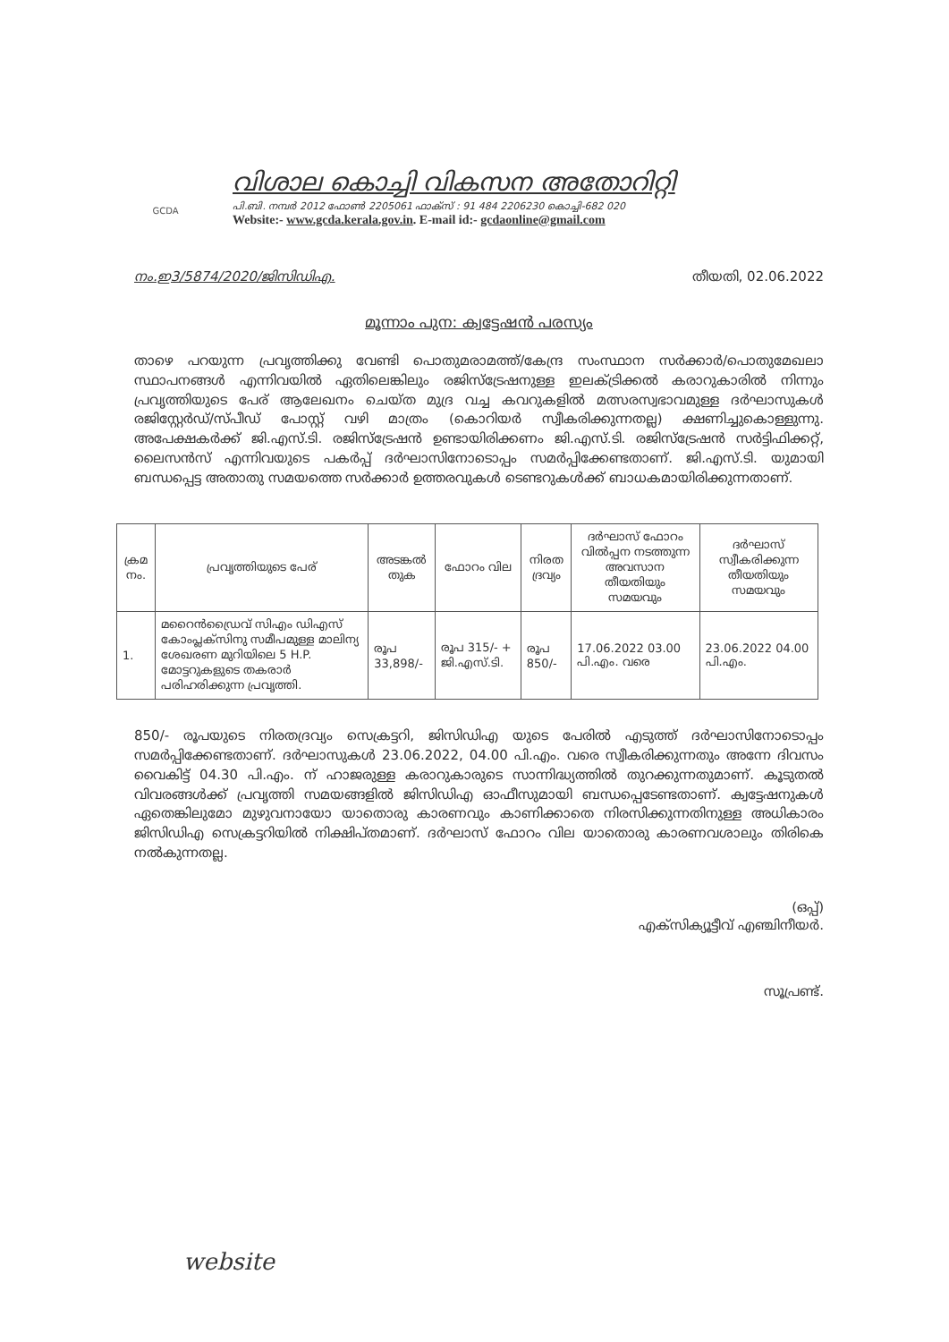GCDA
വിശാല കൊച്ചി വികസന അതോറിറ്റി
പി.ബി. നമ്പർ 2012 ഫോൺ 2205061 ഫാക്സ് : 91 484 2206230 കൊച്ചി-682 020
Website:- www.gcda.kerala.gov.in. E-mail id:- gcdaonline@gmail.com
നം.ഇ3/5874/2020/ജിസിഡിഎ. തീയതി, 02.06.2022
മൂന്നാം പുന: ക്വട്ടേഷൻ പരസ്യം
താഴെ പറയുന്ന പ്രവൃത്തിക്കു വേണ്ടി പൊതുമരാമത്ത്/കേന്ദ്ര സംസ്ഥാന സർക്കാർ/പൊതുമേഖലാ സ്ഥാപനങ്ങൾ എന്നിവയിൽ ഏതിലെങ്കിലും രജിസ്ട്രേഷനുള്ള ഇലക്ട്രിക്കൽ കരാറുകാരിൽ നിന്നും പ്രവൃത്തിയുടെ പേര് ആലേഖനം ചെയ്ത മുദ്ര വച്ച കവറുകളിൽ മത്സരസ്വഭാവമുള്ള ദർഘാസുകൾ രജിസ്റ്റേർഡ്/സ്പീഡ് പോസ്റ്റ് വഴി മാത്രം (കൊറിയർ സ്വീകരിക്കുന്നതല്ല) ക്ഷണിച്ചുകൊള്ളുന്നു. അപേക്ഷകർക്ക് ജി.എസ്.ടി. രജിസ്ട്രേഷൻ ഉണ്ടായിരിക്കണം ജി.എസ്.ടി. രജിസ്ട്രേഷൻ സർട്ടിഫിക്കറ്റ്, ലൈസൻസ് എന്നിവയുടെ പകർപ്പ് ദർഘാസിനോടൊപ്പം സമർപ്പിക്കേണ്ടതാണ്. ജി.എസ്.ടി. യുമായി ബന്ധപ്പെട്ട അതാതു സമയത്തെ സർക്കാർ ഉത്തരവുകൾ ടെണ്ടറുകൾക്ക് ബാധകമായിരിക്കുന്നതാണ്.
| ക്രമ നം. | പ്രവൃത്തിയുടെ പേര് | അടങ്കൽ തുക | ഫോറം വില | നിരത ദ്രവ്യം | ദർഘാസ് ഫോറം വിൽപ്പന നടത്തുന്ന അവസാന തീയതിയും സമയവും | ദർഘാസ് സ്വീകരിക്കുന്ന തീയതിയും സമയവും |
| --- | --- | --- | --- | --- | --- | --- |
| 1. | മറൈൻഡ്രൈവ് സിഎം ഡിഎസ് കോംപ്ലക്സിനു സമീപമുള്ള മാലിന്യ ശേഖരണ മുറിയിലെ 5 H.P. മോട്ടറുകളുടെ തകരാർ പരിഹരിക്കുന്ന പ്രവൃത്തി. | രൂപ 33,898/- | രൂപ 315/- + ജി.എസ്.ടി. | രൂപ 850/- | 17.06.2022 03.00 പി.എം. വരെ | 23.06.2022 04.00 പി.എം. |
850/- രൂപയുടെ നിരതദ്രവ്യം സെക്രട്ടറി, ജിസിഡിഎ യുടെ പേരിൽ എടുത്ത് ദർഘാസിനോടൊപ്പം സമർപ്പിക്കേണ്ടതാണ്. ദർഘാസുകൾ 23.06.2022, 04.00 പി.എം. വരെ സ്വീകരിക്കുന്നതും അന്നേ ദിവസം വൈകിട്ട് 04.30 പി.എം. ന് ഹാജരുള്ള കരാറുകാരുടെ സാന്നിദ്ധ്യത്തിൽ തുറക്കുന്നതുമാണ്. കൂടുതൽ വിവരങ്ങൾക്ക് പ്രവൃത്തി സമയങ്ങളിൽ ജിസിഡിഎ ഓഫീസുമായി ബന്ധപ്പെടേണ്ടതാണ്. ക്വട്ടേഷനുകൾ ഏതെങ്കിലുമോ മുഴുവനായോ യാതൊരു കാരണവും കാണിക്കാതെ നിരസിക്കുന്നതിനുള്ള അധികാരം ജിസിഡിഎ സെക്രട്ടറിയിൽ നിക്ഷിപ്തമാണ്. ദർഘാസ് ഫോറം വില യാതൊരു കാരണവശാലും തിരികെ നൽകുന്നതല്ല.
(ഒപ്പ്)
എക്സിക്യൂട്ടീവ് എഞ്ചിനീയർ.
സൂപ്രണ്ട്.
website